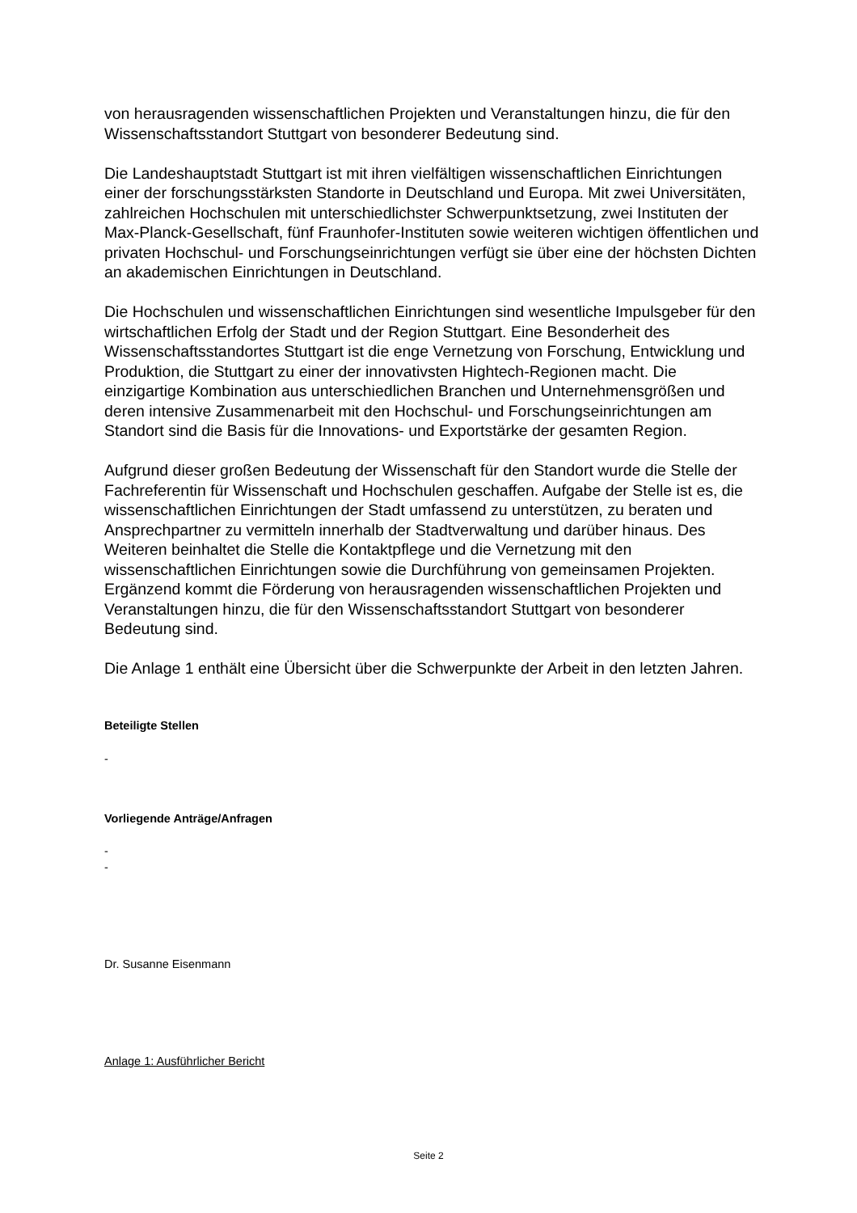von herausragenden wissenschaftlichen Projekten und Veranstaltungen hinzu, die für den Wissenschaftsstandort Stuttgart von besonderer Bedeutung sind.
Die Landeshauptstadt Stuttgart ist mit ihren vielfältigen wissenschaftlichen Einrichtungen einer der forschungsstärksten Standorte in Deutschland und Europa. Mit zwei Universitäten, zahlreichen Hochschulen mit unterschiedlichster Schwerpunktsetzung, zwei Instituten der Max-Planck-Gesellschaft, fünf Fraunhofer-Instituten sowie weiteren wichtigen öffentlichen und privaten Hochschul- und Forschungseinrichtungen verfügt sie über eine der höchsten Dichten an akademischen Einrichtungen in Deutschland.
Die Hochschulen und wissenschaftlichen Einrichtungen sind wesentliche Impulsgeber für den wirtschaftlichen Erfolg der Stadt und der Region Stuttgart. Eine Besonderheit des Wissenschaftsstandortes Stuttgart ist die enge Vernetzung von Forschung, Entwicklung und Produktion, die Stuttgart zu einer der innovativsten Hightech-Regionen macht. Die einzigartige Kombination aus unterschiedlichen Branchen und Unternehmensgrößen und deren intensive Zusammenarbeit mit den Hochschul- und Forschungseinrichtungen am Standort sind die Basis für die Innovations- und Exportstärke der gesamten Region.
Aufgrund dieser großen Bedeutung der Wissenschaft für den Standort wurde die Stelle der Fachreferentin für Wissenschaft und Hochschulen geschaffen. Aufgabe der Stelle ist es, die wissenschaftlichen Einrichtungen der Stadt umfassend zu unterstützen, zu beraten und Ansprechpartner zu vermitteln innerhalb der Stadtverwaltung und darüber hinaus. Des Weiteren beinhaltet die Stelle die Kontaktpflege und die Vernetzung mit den wissenschaftlichen Einrichtungen sowie die Durchführung von gemeinsamen Projekten. Ergänzend kommt die Förderung von herausragenden wissenschaftlichen Projekten und Veranstaltungen hinzu, die für den Wissenschaftsstandort Stuttgart von besonderer Bedeutung sind.
Die Anlage 1 enthält eine Übersicht über die Schwerpunkte der Arbeit in den letzten Jahren.
Beteiligte Stellen
-
Vorliegende Anträge/Anfragen
-
-
Dr. Susanne Eisenmann
Anlage 1: Ausführlicher Bericht
Seite 2